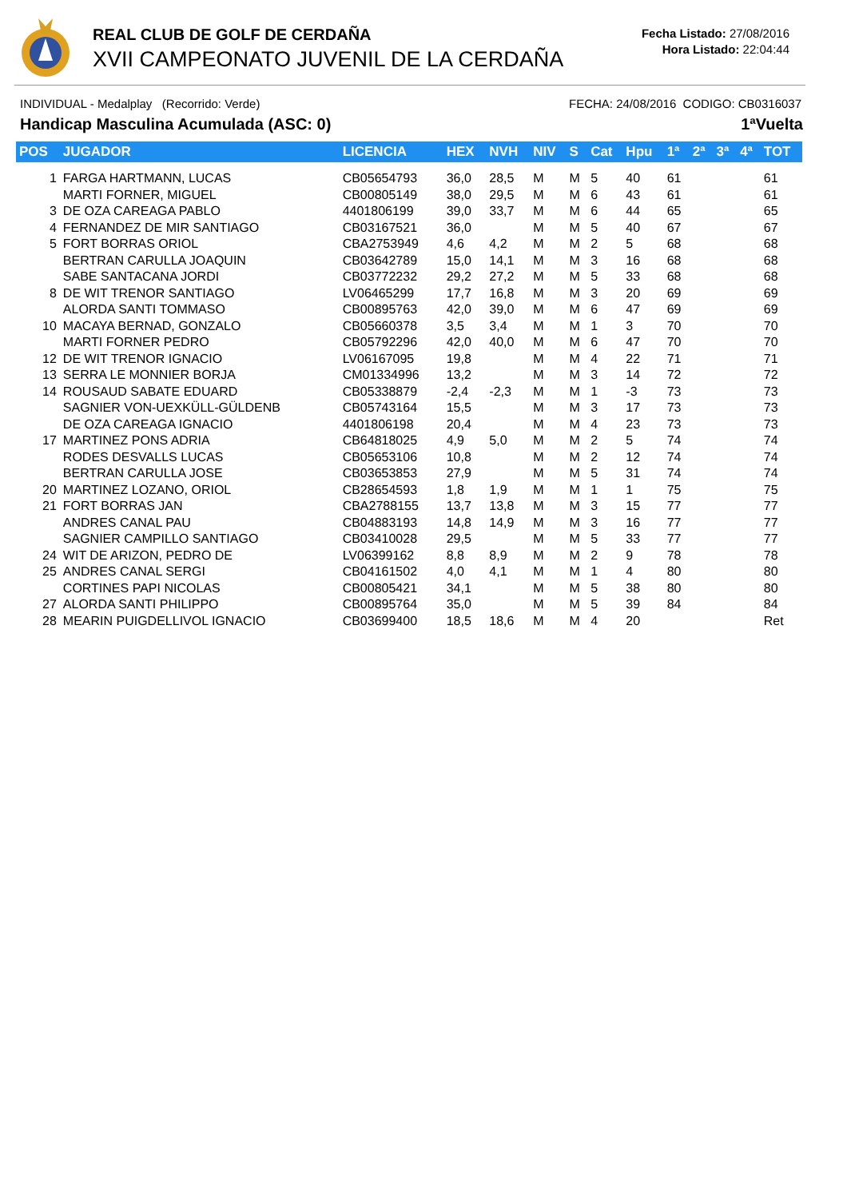REAL CLUB DE GOLF DE CERDAÑA
XVII CAMPEONATO JUVENIL DE LA CERDAÑA
Fecha Listado: 27/08/2016
Hora Listado: 22:04:44
INDIVIDUAL - Medalplay (Recorrido: Verde) FECHA: 24/08/2016 CODIGO: CB0316037
Handicap Masculina Acumulada (ASC: 0) 1ªVuelta
| POS | JUGADOR | LICENCIA | HEX | NVH | NIV | S | Cat | Hpu | 1ª | 2ª | 3ª | 4ª | TOT |
| --- | --- | --- | --- | --- | --- | --- | --- | --- | --- | --- | --- | --- | --- |
| 1 | FARGA HARTMANN, LUCAS | CB05654793 | 36,0 | 28,5 | M | M | 5 | 40 | 61 | | | | 61 |
| | MARTI FORNER, MIGUEL | CB00805149 | 38,0 | 29,5 | M | M | 6 | 43 | 61 | | | | 61 |
| 3 | DE OZA CAREAGA PABLO | 4401806199 | 39,0 | 33,7 | M | M | 6 | 44 | 65 | | | | 65 |
| 4 | FERNANDEZ DE MIR SANTIAGO | CB03167521 | 36,0 | | M | M | 5 | 40 | 67 | | | | 67 |
| 5 | FORT BORRAS ORIOL | CBA2753949 | 4,6 | 4,2 | M | M | 2 | 5 | 68 | | | | 68 |
| | BERTRAN CARULLA JOAQUIN | CB03642789 | 15,0 | 14,1 | M | M | 3 | 16 | 68 | | | | 68 |
| | SABE SANTACANA JORDI | CB03772232 | 29,2 | 27,2 | M | M | 5 | 33 | 68 | | | | 68 |
| 8 | DE WIT TRENOR SANTIAGO | LV06465299 | 17,7 | 16,8 | M | M | 3 | 20 | 69 | | | | 69 |
| | ALORDA SANTI TOMMASO | CB00895763 | 42,0 | 39,0 | M | M | 6 | 47 | 69 | | | | 69 |
| 10 | MACAYA BERNAD, GONZALO | CB05660378 | 3,5 | 3,4 | M | M | 1 | 3 | 70 | | | | 70 |
| | MARTI FORNER PEDRO | CB05792296 | 42,0 | 40,0 | M | M | 6 | 47 | 70 | | | | 70 |
| 12 | DE WIT TRENOR IGNACIO | LV06167095 | 19,8 | | M | M | 4 | 22 | 71 | | | | 71 |
| 13 | SERRA LE MONNIER BORJA | CM01334996 | 13,2 | | M | M | 3 | 14 | 72 | | | | 72 |
| 14 | ROUSAUD SABATE EDUARD | CB05338879 | -2,4 | -2,3 | M | M | 1 | -3 | 73 | | | | 73 |
| | SAGNIER VON-UEXKÜLL-GÜLDENB | CB05743164 | 15,5 | | M | M | 3 | 17 | 73 | | | | 73 |
| | DE OZA CAREAGA IGNACIO | 4401806198 | 20,4 | | M | M | 4 | 23 | 73 | | | | 73 |
| 17 | MARTINEZ PONS ADRIA | CB64818025 | 4,9 | 5,0 | M | M | 2 | 5 | 74 | | | | 74 |
| | RODES DESVALLS LUCAS | CB05653106 | 10,8 | | M | M | 2 | 12 | 74 | | | | 74 |
| | BERTRAN CARULLA JOSE | CB03653853 | 27,9 | | M | M | 5 | 31 | 74 | | | | 74 |
| 20 | MARTINEZ LOZANO, ORIOL | CB28654593 | 1,8 | 1,9 | M | M | 1 | 1 | 75 | | | | 75 |
| 21 | FORT BORRAS JAN | CBA2788155 | 13,7 | 13,8 | M | M | 3 | 15 | 77 | | | | 77 |
| | ANDRES CANAL PAU | CB04883193 | 14,8 | 14,9 | M | M | 3 | 16 | 77 | | | | 77 |
| | SAGNIER CAMPILLO SANTIAGO | CB03410028 | 29,5 | | M | M | 5 | 33 | 77 | | | | 77 |
| 24 | WIT DE ARIZON, PEDRO DE | LV06399162 | 8,8 | 8,9 | M | M | 2 | 9 | 78 | | | | 78 |
| 25 | ANDRES CANAL SERGI | CB04161502 | 4,0 | 4,1 | M | M | 1 | 4 | 80 | | | | 80 |
| | CORTINES PAPI NICOLAS | CB00805421 | 34,1 | | M | M | 5 | 38 | 80 | | | | 80 |
| 27 | ALORDA SANTI PHILIPPO | CB00895764 | 35,0 | | M | M | 5 | 39 | 84 | | | | 84 |
| 28 | MEARIN PUIGDELLIVOL IGNACIO | CB03699400 | 18,5 | 18,6 | M | M | 4 | 20 | | | | | Ret |